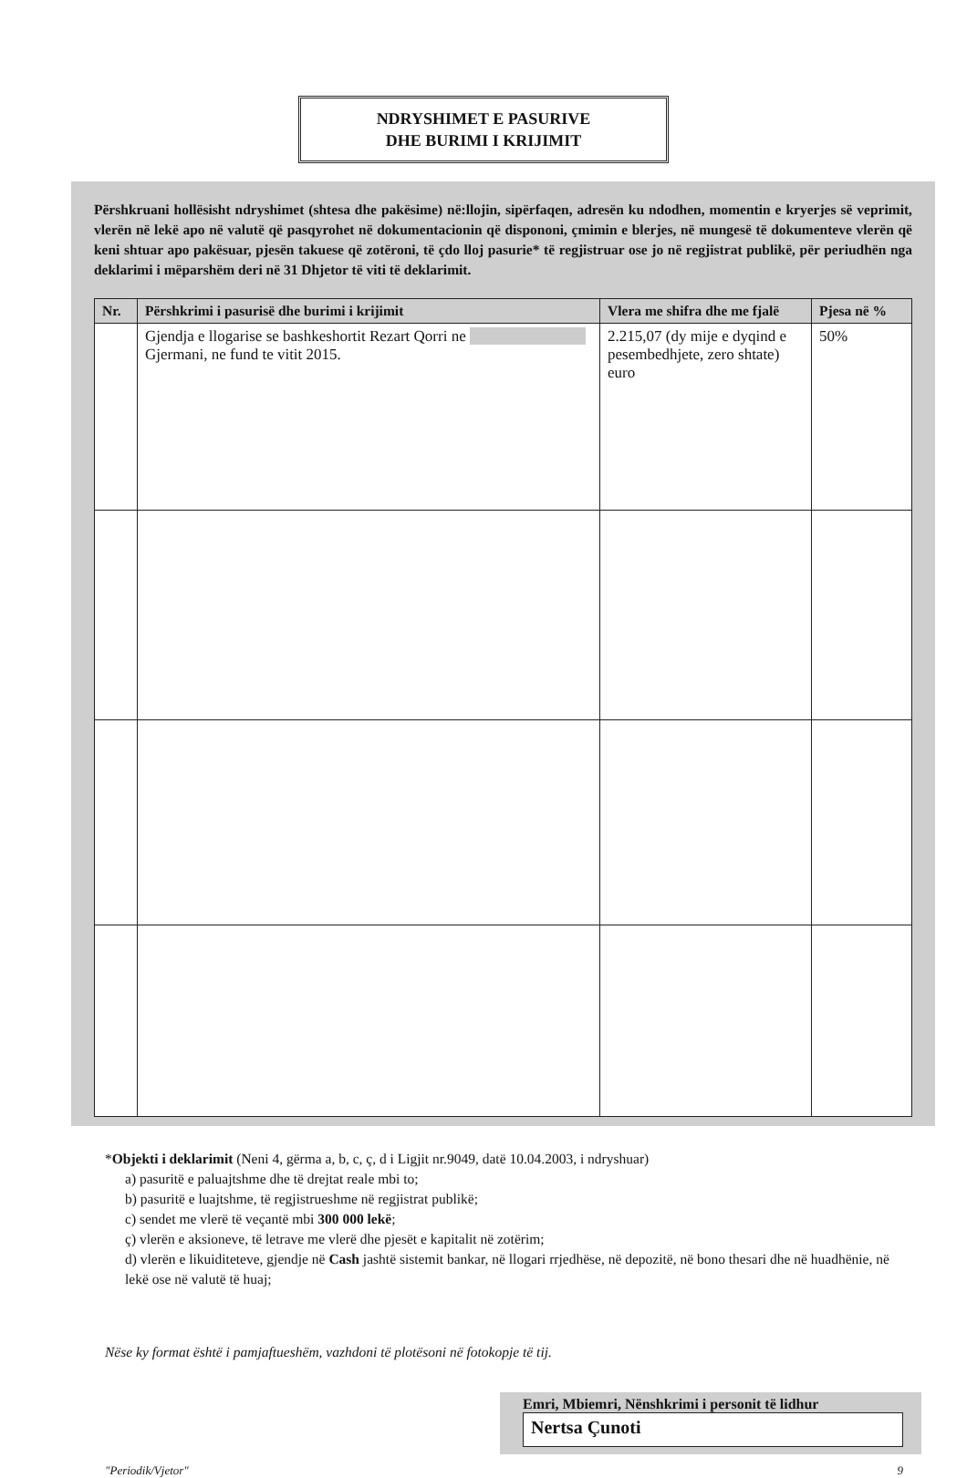NDRYSHIMET E PASURIVE
DHE BURIMI I KRIJIMIT
Përshkruani hollësisht ndryshimet (shtesa dhe pakësime) në:llojin, sipërfaqen, adresën ku ndodhen, momentin e kryerjes së veprimit, vlerën në lekë apo në valutë që pasqyrohet në dokumentacionin që dispononi, çmimin e blerjes, në mungesë të dokumenteve vlerën që keni shtuar apo pakësuar, pjesën takuese që zotëroni, të çdo lloj pasurie* të regjistruar ose jo në regjistrat publikë, për periudhën nga deklarimi i mëparshëm deri në 31 Dhjetor të viti të deklarimit.
| Nr. | Përshkrimi i pasurisë dhe burimi i krijimit | Vlera me shifra dhe me fjalë | Pjesa në % |
| --- | --- | --- | --- |
| | Gjendja e llogarise se bashkeshortit Rezart Qorri ne Gjermani, ne fund te vitit 2015. | 2.215,07 (dy mije e dyqind e pesembedhjete, zero shtate) euro | 50% |
*Objekti i deklarimit (Neni 4, gërma a, b, c, ç, d i Ligjit nr.9049, datë 10.04.2003, i ndryshuar)
a) pasuritë e paluajtshme dhe të drejtat reale mbi to;
b) pasuritë e luajtshme, të regjistrueshme në regjistrat publikë;
c) sendet me vlerë të veçantë mbi 300 000 lekë;
ç) vlerën e aksioneve, të letrave me vlerë dhe pjesët e kapitalit në zotërim;
d) vlerën e likuiditeteve, gjendje në Cash jashtë sistemit bankar, në llogari rrjedhëse, në depozitë, në bono thesari dhe në huadhënie, në lekë ose në valutë të huaj;
Nëse ky format është i pamjaftueshëm, vazhdoni të plotësoni në fotokopje të tij.
Emri, Mbiemri, Nënshkrimi i personit të lidhur
Nertsa Çunoti
"Periodik/Vjetor" 9